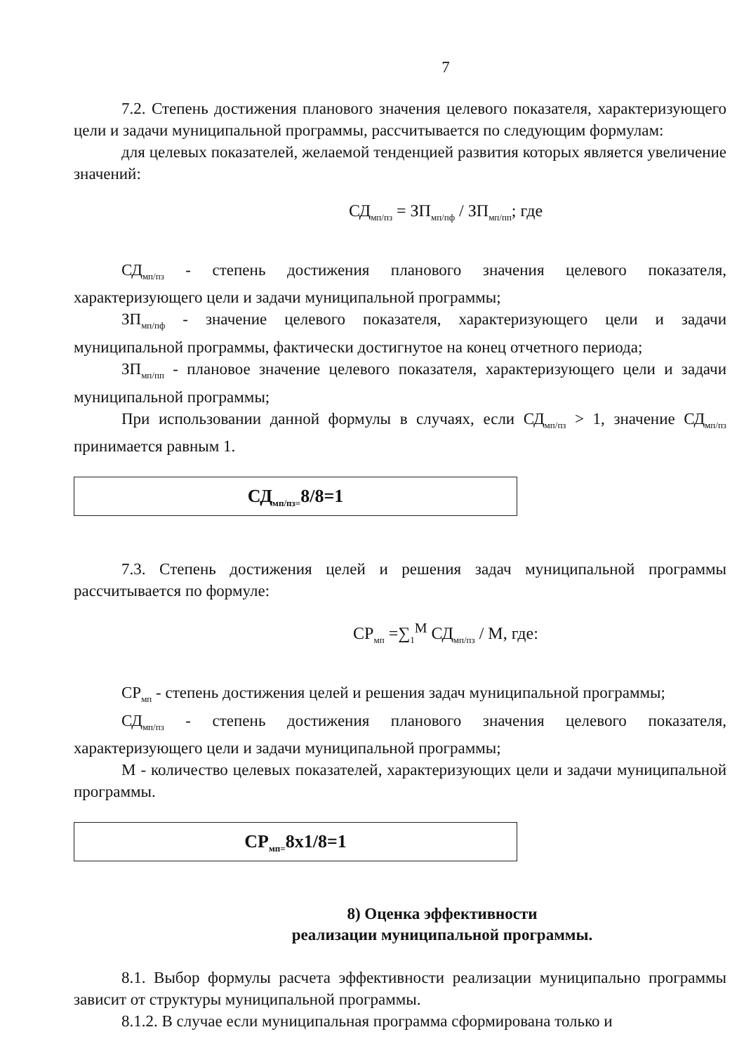7
7.2. Степень достижения планового значения целевого показателя, характеризующего цели и задачи муниципальной программы, рассчитывается по следующим формулам:
для целевых показателей, желаемой тенденцией развития которых является увеличение значений:
СД<sub>мп/пз</sub> = ЗП<sub>мп/пф</sub> / ЗП<sub>мп/пп</sub>; где
СД<sub>мп/пз</sub> - степень достижения планового значения целевого показателя, характеризующего цели и задачи муниципальной программы;
ЗП<sub>мп/пф</sub> - значение целевого показателя, характеризующего цели и задачи муниципальной программы, фактически достигнутое на конец отчетного периода;
ЗП<sub>мп/пп</sub> - плановое значение целевого показателя, характеризующего цели и задачи муниципальной программы;
При использовании данной формулы в случаях, если СД<sub>мп/пз</sub> > 1, значение СД<sub>мп/пз</sub> принимается равным 1.
СД<sub>мп/пз=</sub>8/8=1
7.3. Степень достижения целей и решения задач муниципальной программы рассчитывается по формуле:
СР<sub>мп</sub> =∑<sub>1</sub><sup>M</sup> СД<sub>мп/пз</sub> / М, где:
СР<sub>мп</sub> - степень достижения целей и решения задач муниципальной программы;
СД<sub>мп/пз</sub> - степень достижения планового значения целевого показателя, характеризующего цели и задачи муниципальной программы;
М - количество целевых показателей, характеризующих цели и задачи муниципальной программы.
СР<sub>мп=</sub>8х1/8=1
8) Оценка эффективности
реализации муниципальной программы.
8.1. Выбор формулы расчета эффективности реализации муниципально программы зависит от структуры муниципальной программы.
8.1.2. В случае если муниципальная программа сформирована только и